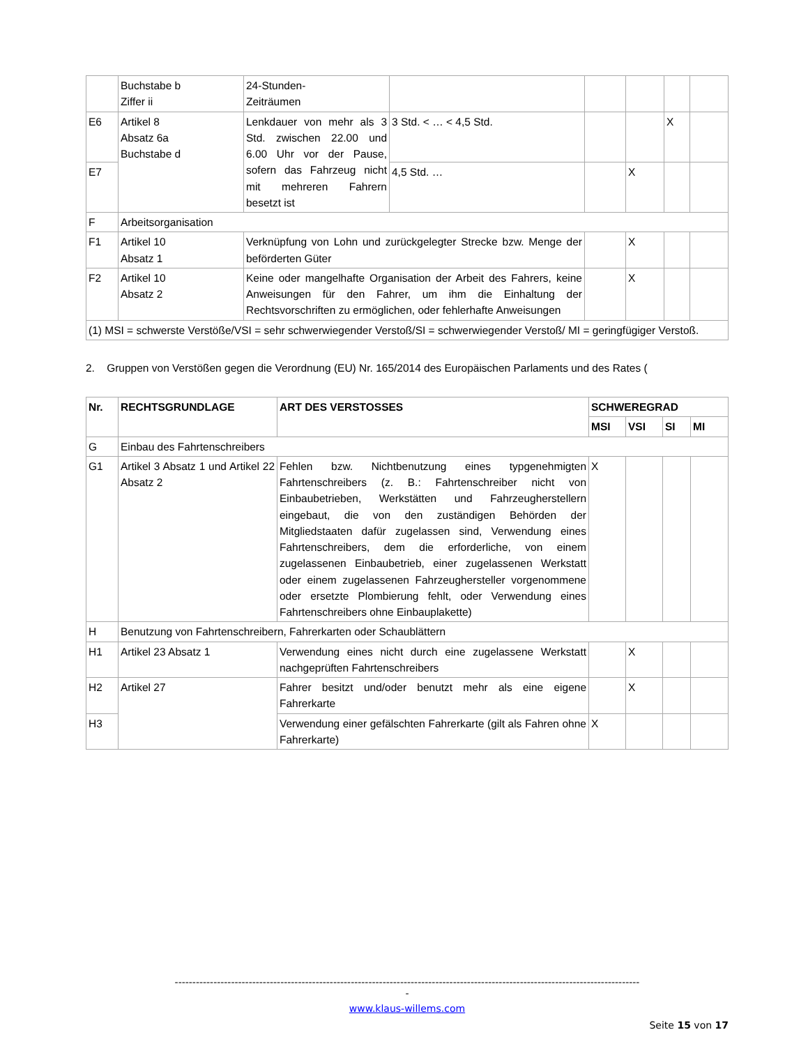| | Buchstabe b Ziffer ii | 24-Stunden- Zeiträumen | | | | | |
| E6 | Artikel 8 Absatz 6a Buchstabe d | Lenkdauer von mehr als 3 Std. zwischen 22.00 und 6.00 Uhr vor der Pause, sofern das Fahrzeug nicht mit mehreren Fahrern besetzt ist | 3 Std. < … < 4,5 Std. | | | X | |
| E7 | | | 4,5 Std. … | | X | | |
| F | Arbeitsorganisation | | | | | | |
| F1 | Artikel 10 Absatz 1 | Verknüpfung von Lohn und zurückgelegter Strecke bzw. Menge der beförderten Güter | | | X | | |
| F2 | Artikel 10 Absatz 2 | Keine oder mangelhafte Organisation der Arbeit des Fahrers, keine Anweisungen für den Fahrer, um ihm die Einhaltung der Rechtsvorschriften zu ermöglichen, oder fehlerhafte Anweisungen | | | X | | |
| (1) MSI = schwerste Verstöße/VSI = sehr schwerwiegender Verstoß/SI = schwerwiegender Verstoß/ MI = geringfügiger Verstoß. | | | | | | | |
2. Gruppen von Verstößen gegen die Verordnung (EU) Nr. 165/2014 des Europäischen Parlaments und des Rates (
| Nr. | RECHTSGRUNDLAGE | ART DES VERSTOSSES | SCHWEREGRAD | | | |
| --- | --- | --- | --- | --- | --- | --- |
| | | | MSI | VSI | SI | MI |
| G | Einbau des Fahrtenschreibers | | | | | |
| G1 | Artikel 3 Absatz 1 und Artikel 22 Absatz 2 | Fehlen bzw. Nichtbenutzung eines typgenehmigten Fahrtenschreibers (z. B.: Fahrtenschreiber nicht von Einbaubetrieben, Werkstätten und Fahrzeugherstellern eingebaut, die von den zuständigen Behörden der Mitgliedstaaten dafür zugelassen sind, Verwendung eines Fahrtenschreibers, dem die erforderliche, von einem zugelassenen Einbaubetrieb, einer zugelassenen Werkstatt oder einem zugelassenen Fahrzeughersteller vorgenommene oder ersetzte Plombierung fehlt, oder Verwendung eines Fahrtenschreibers ohne Einbauplakette) | X | | | |
| H | Benutzung von Fahrtenschreibern, Fahrerkarten oder Schaublättern | | | | | |
| H1 | Artikel 23 Absatz 1 | Verwendung eines nicht durch eine zugelassene Werkstatt nachgeprüften Fahrtenschreibers | | X | | |
| H2 | Artikel 27 | Fahrer besitzt und/oder benutzt mehr als eine eigene Fahrerkarte | | X | | |
| H3 | | Verwendung einer gefälschten Fahrerkarte (gilt als Fahren ohne Fahrerkarte) | X | | | |
------------------------------------------------------------------------------------------------------------------------------------
-
www.klaus-willems.com
Seite 15 von 17